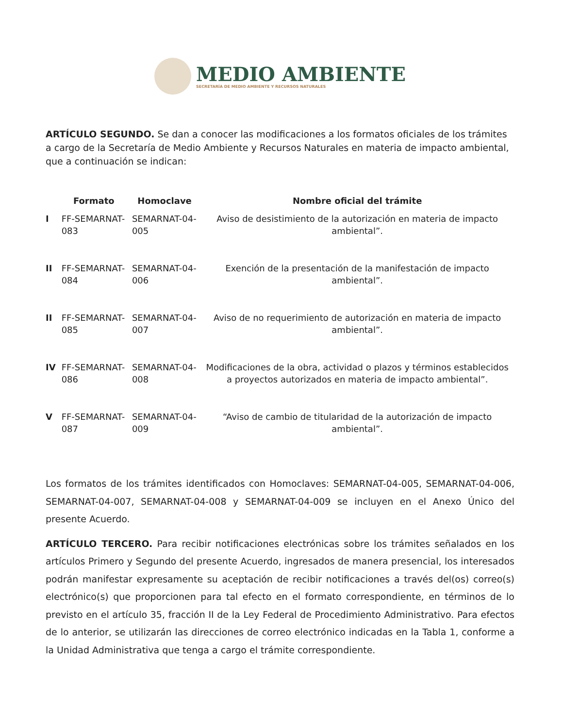MEDIO AMBIENTE
SECRETARÍA DE MEDIO AMBIENTE Y RECURSOS NATURALES
ARTÍCULO SEGUNDO. Se dan a conocer las modificaciones a los formatos oficiales de los trámites a cargo de la Secretaría de Medio Ambiente y Recursos Naturales en materia de impacto ambiental, que a continuación se indican:
| | Formato | Homoclave | Nombre oficial del trámite |
| --- | --- | --- | --- |
| I | FF-SEMARNAT-083 | SEMARNAT-04-005 | Aviso de desistimiento de la autorización en materia de impacto ambiental”. |
| II | FF-SEMARNAT-084 | SEMARNAT-04-006 | Exención de la presentación de la manifestación de impacto ambiental”. |
| II | FF-SEMARNAT-085 | SEMARNAT-04-007 | Aviso de no requerimiento de autorización en materia de impacto ambiental”. |
| IV | FF-SEMARNAT-086 | SEMARNAT-04-008 | Modificaciones de la obra, actividad o plazos y términos establecidos a proyectos autorizados en materia de impacto ambiental”. |
| V | FF-SEMARNAT-087 | SEMARNAT-04-009 | “Aviso de cambio de titularidad de la autorización de impacto ambiental”. |
Los formatos de los trámites identificados con Homoclaves: SEMARNAT-04-005, SEMARNAT-04-006, SEMARNAT-04-007, SEMARNAT-04-008 y SEMARNAT-04-009 se incluyen en el Anexo Único del presente Acuerdo.
ARTÍCULO TERCERO. Para recibir notificaciones electrónicas sobre los trámites señalados en los artículos Primero y Segundo del presente Acuerdo, ingresados de manera presencial, los interesados podrán manifestar expresamente su aceptación de recibir notificaciones a través del(os) correo(s) electrónico(s) que proporcionen para tal efecto en el formato correspondiente, en términos de lo previsto en el artículo 35, fracción II de la Ley Federal de Procedimiento Administrativo. Para efectos de lo anterior, se utilizarán las direcciones de correo electrónico indicadas en la Tabla 1, conforme a la Unidad Administrativa que tenga a cargo el trámite correspondiente.